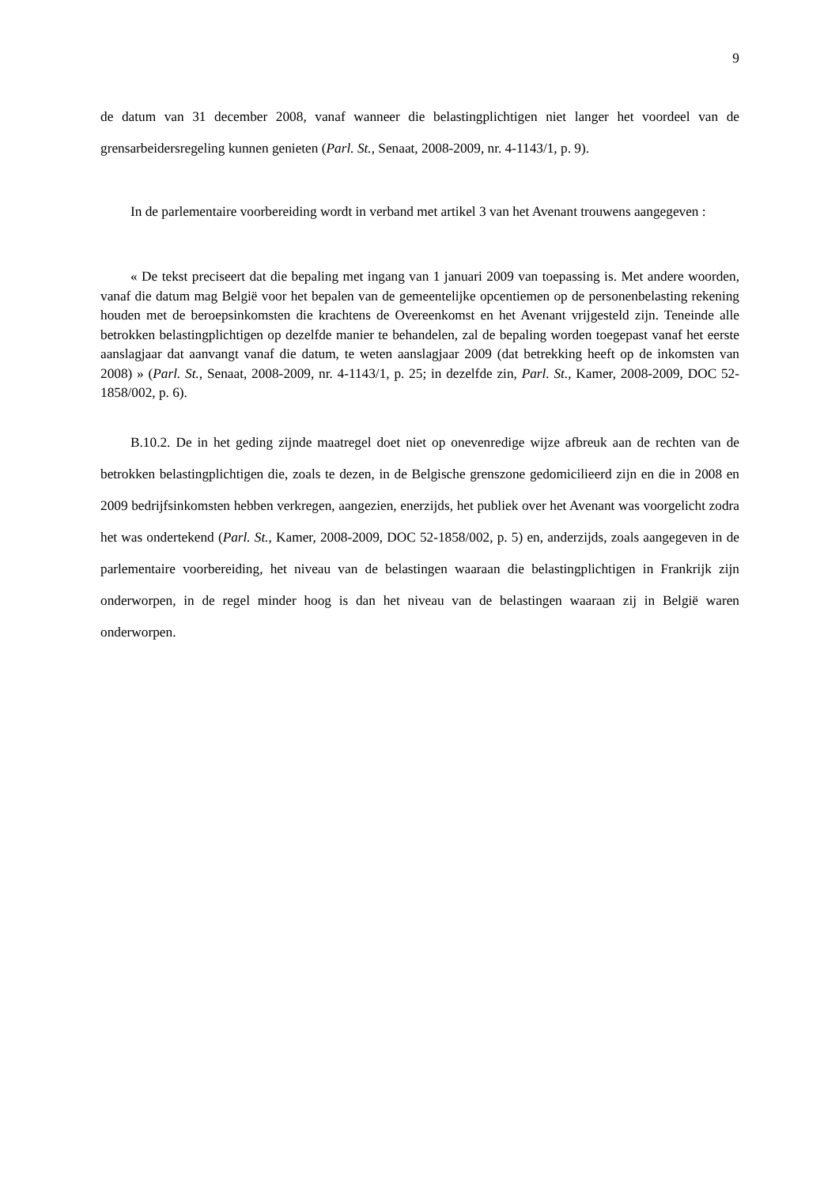9
de datum van 31 december 2008, vanaf wanneer die belastingplichtigen niet langer het voordeel van de grensarbeidersregeling kunnen genieten (Parl. St., Senaat, 2008-2009, nr. 4-1143/1, p. 9).
In de parlementaire voorbereiding wordt in verband met artikel 3 van het Avenant trouwens aangegeven :
« De tekst preciseert dat die bepaling met ingang van 1 januari 2009 van toepassing is. Met andere woorden, vanaf die datum mag België voor het bepalen van de gemeentelijke opcentiemen op de personenbelasting rekening houden met de beroepsinkomsten die krachtens de Overeenkomst en het Avenant vrijgesteld zijn. Teneinde alle betrokken belastingplichtigen op dezelfde manier te behandelen, zal de bepaling worden toegepast vanaf het eerste aanslagjaar dat aanvangt vanaf die datum, te weten aanslagjaar 2009 (dat betrekking heeft op de inkomsten van 2008) » (Parl. St., Senaat, 2008-2009, nr. 4-1143/1, p. 25; in dezelfde zin, Parl. St., Kamer, 2008-2009, DOC 52-1858/002, p. 6).
B.10.2. De in het geding zijnde maatregel doet niet op onevenredige wijze afbreuk aan de rechten van de betrokken belastingplichtigen die, zoals te dezen, in de Belgische grenszone gedomicilieerd zijn en die in 2008 en 2009 bedrijfsinkomsten hebben verkregen, aangezien, enerzijds, het publiek over het Avenant was voorgelicht zodra het was ondertekend (Parl. St., Kamer, 2008-2009, DOC 52-1858/002, p. 5) en, anderzijds, zoals aangegeven in de parlementaire voorbereiding, het niveau van de belastingen waaraan die belastingplichtigen in Frankrijk zijn onderworpen, in de regel minder hoog is dan het niveau van de belastingen waaraan zij in België waren onderworpen.